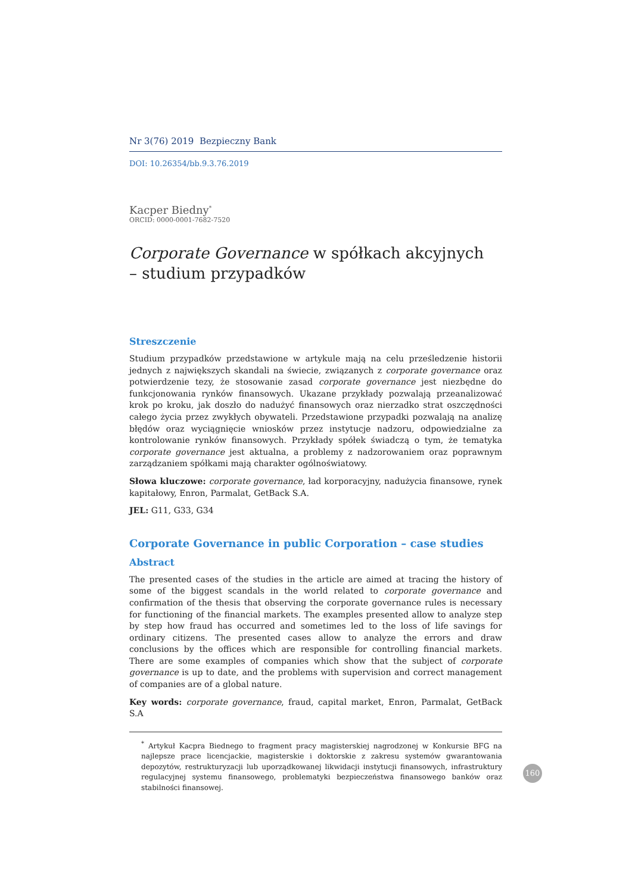Nr 3(76) 2019 Bezpieczny Bank
DOI: 10.26354/bb.9.3.76.2019
Kacper Biedny<sup>*</sup>
ORCID: 0000-0001-7682-7520
Corporate Governance w spółkach akcyjnych
– studium przypadków
Streszczenie
Studium przypadków przedstawione w artykule mają na celu prześledzenie historii jednych z największych skandali na świecie, związanych z corporate governance oraz potwierdzenie tezy, że stosowanie zasad corporate governance jest niezbędne do funkcjonowania rynków finansowych. Ukazane przykłady pozwalają przeanalizować krok po kroku, jak doszło do nadużyć finansowych oraz nierzadko strat oszczędności całego życia przez zwykłych obywateli. Przedstawione przypadki pozwalają na analizę błędów oraz wyciągnięcie wniosków przez instytucje nadzoru, odpowiedzialne za kontrolowanie rynków finansowych. Przykłady spółek świadczą o tym, że tematyka corporate governance jest aktualna, a problemy z nadzorowaniem oraz poprawnym zarządzaniem spółkami mają charakter ogólnoświatowy.
Słowa kluczowe: corporate governance, ład korporacyjny, nadużycia finansowe, rynek kapitałowy, Enron, Parmalat, GetBack S.A.
JEL: G11, G33, G34
Corporate Governance in public Corporation – case studies
Abstract
The presented cases of the studies in the article are aimed at tracing the history of some of the biggest scandals in the world related to corporate governance and confirmation of the thesis that observing the corporate governance rules is necessary for functioning of the financial markets. The examples presented allow to analyze step by step how fraud has occurred and sometimes led to the loss of life savings for ordinary citizens. The presented cases allow to analyze the errors and draw conclusions by the offices which are responsible for controlling financial markets. There are some examples of companies which show that the subject of corporate governance is up to date, and the problems with supervision and correct management of companies are of a global nature.
Key words: corporate governance, fraud, capital market, Enron, Parmalat, GetBack S.A
<sup>*</sup> Artykuł Kacpra Biednego to fragment pracy magisterskiej nagrodzonej w Konkursie BFG na najlepsze prace licencjackie, magisterskie i doktorskie z zakresu systemów gwarantowania depozytów, restrukturyzacji lub uporządkowanej likwidacji instytucji finansowych, infrastruktury regulacyjnej systemu finansowego, problematyki bezpieczeństwa finansowego banków oraz stabilności finansowej.
160